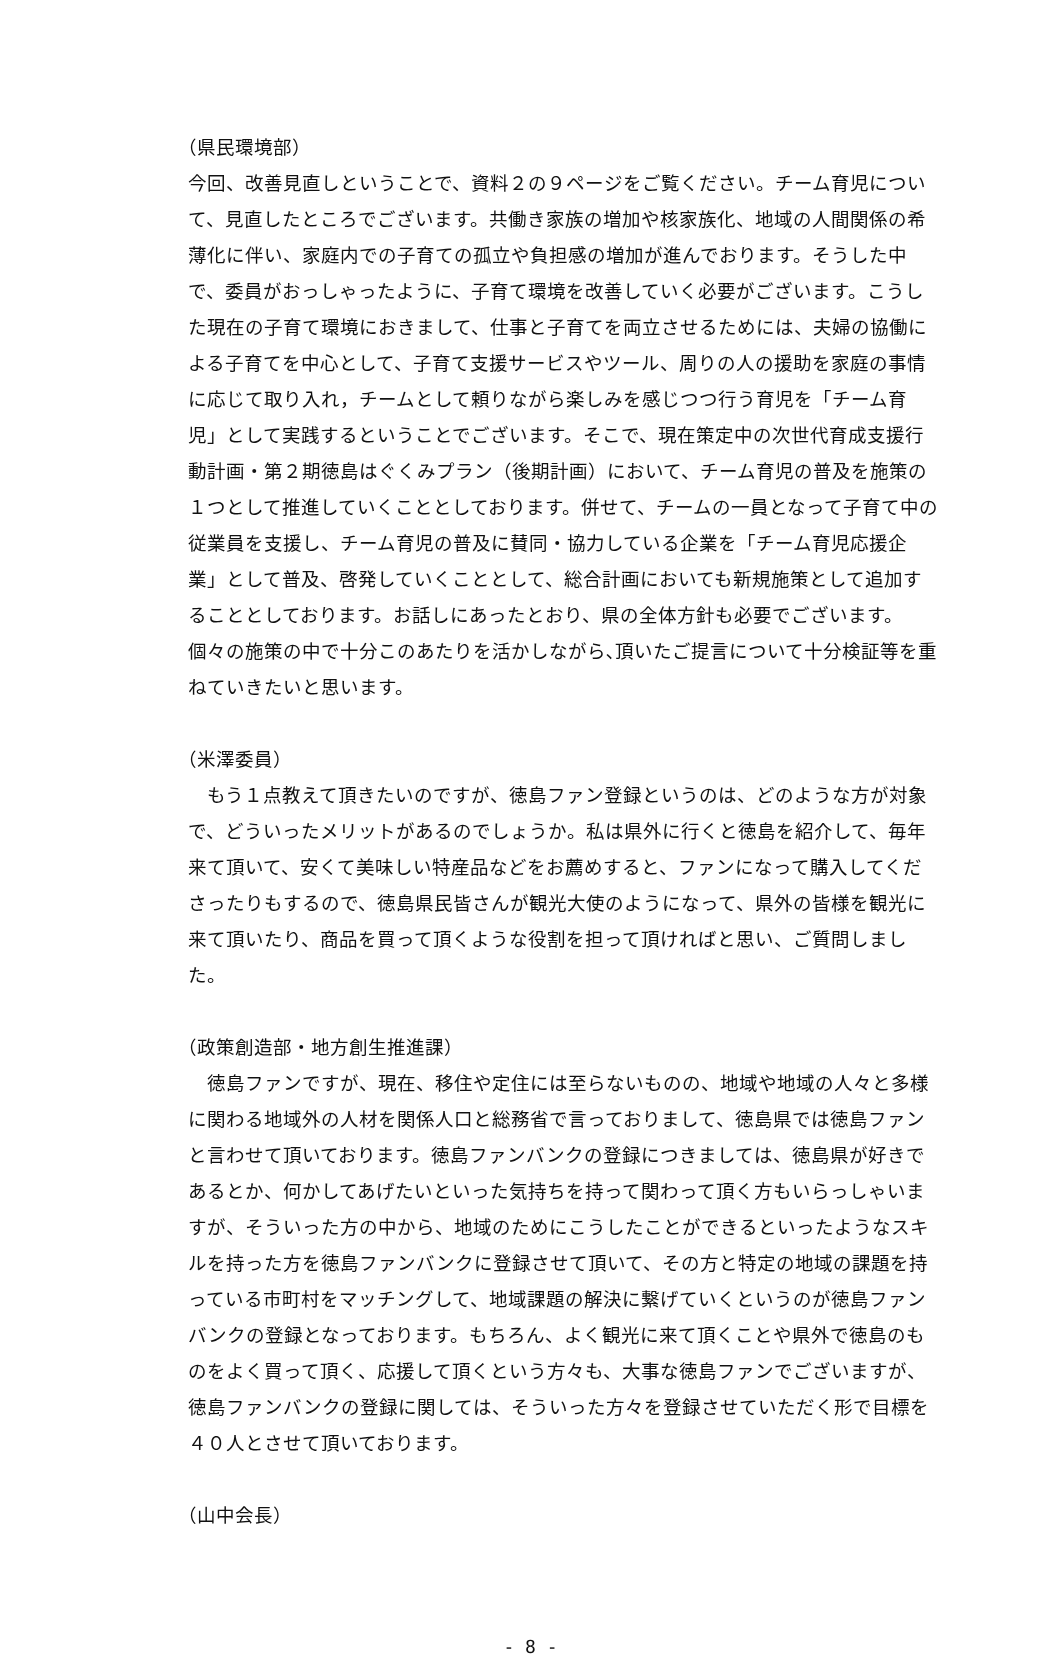（県民環境部）
今回、改善見直しということで、資料２の９ページをご覧ください。チーム育児について、見直したところでございます。共働き家族の増加や核家族化、地域の人間関係の希薄化に伴い、家庭内での子育ての孤立や負担感の増加が進んでおります。そうした中で、委員がおっしゃったように、子育て環境を改善していく必要がございます。こうした現在の子育て環境におきまして、仕事と子育てを両立させるためには、夫婦の協働による子育てを中心として、子育て支援サービスやツール、周りの人の援助を家庭の事情に応じて取り入れ，チームとして頼りながら楽しみを感じつつ行う育児を「チーム育児」として実践するということでございます。そこで、現在策定中の次世代育成支援行動計画・第２期徳島はぐくみプラン（後期計画）において、チーム育児の普及を施策の１つとして推進していくこととしております。併せて、チームの一員となって子育て中の従業員を支援し、チーム育児の普及に賛同・協力している企業を「チーム育児応援企業」として普及、啓発していくこととして、総合計画においても新規施策として追加することとしております。お話しにあったとおり、県の全体方針も必要でございます。個々の施策の中で十分このあたりを活かしながら､頂いたご提言について十分検証等を重ねていきたいと思います。
（米澤委員）
　もう１点教えて頂きたいのですが、徳島ファン登録というのは、どのような方が対象で、どういったメリットがあるのでしょうか。私は県外に行くと徳島を紹介して、毎年来て頂いて、安くて美味しい特産品などをお薦めすると、ファンになって購入してくださったりもするので、徳島県民皆さんが観光大使のようになって、県外の皆様を観光に来て頂いたり、商品を買って頂くような役割を担って頂ければと思い、ご質問しました。
（政策創造部・地方創生推進課）
　徳島ファンですが、現在、移住や定住には至らないものの、地域や地域の人々と多様に関わる地域外の人材を関係人口と総務省で言っておりまして、徳島県では徳島ファンと言わせて頂いております。徳島ファンバンクの登録につきましては、徳島県が好きであるとか、何かしてあげたいといった気持ちを持って関わって頂く方もいらっしゃいますが、そういった方の中から、地域のためにこうしたことができるといったようなスキルを持った方を徳島ファンバンクに登録させて頂いて、その方と特定の地域の課題を持っている市町村をマッチングして、地域課題の解決に繋げていくというのが徳島ファンバンクの登録となっております。もちろん、よく観光に来て頂くことや県外で徳島のものをよく買って頂く、応援して頂くという方々も、大事な徳島ファンでございますが、徳島ファンバンクの登録に関しては、そういった方々を登録させていただく形で目標を４０人とさせて頂いております。
（山中会長）
- 8 -